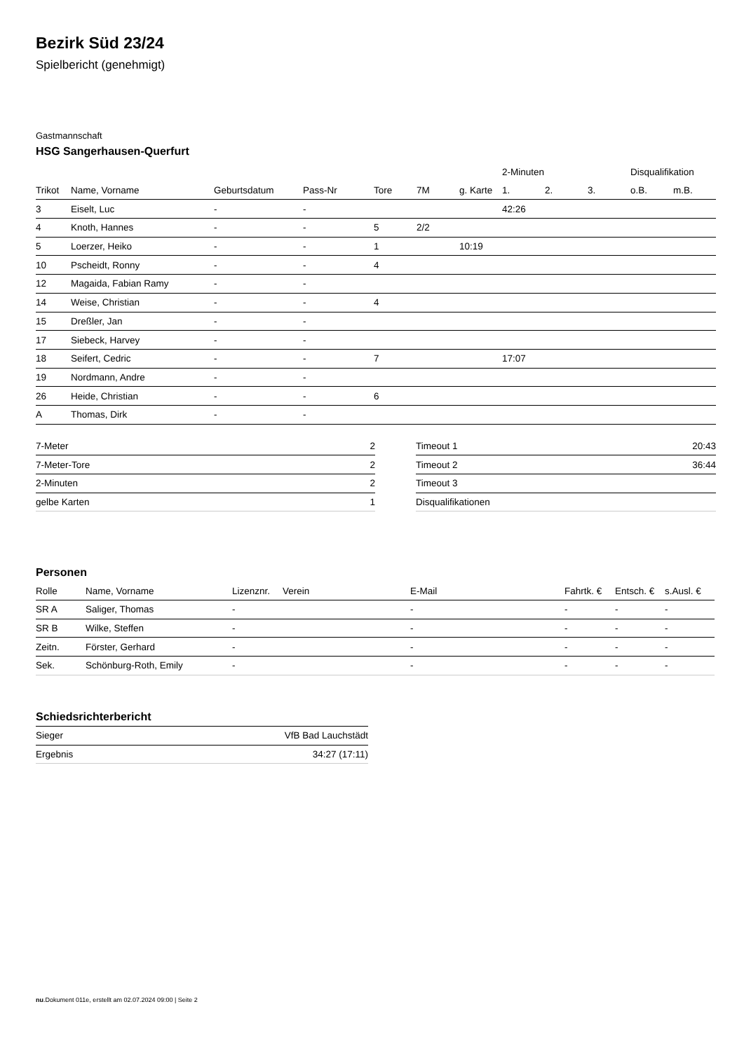Bezirk Süd 23/24
Spielbericht (genehmigt)
Gastmannschaft
HSG Sangerhausen-Querfurt
| | | | | | | | 2-Minuten | | | Disqualifikation | |
| --- | --- | --- | --- | --- | --- | --- | --- | --- | --- | --- | --- |
| Trikot | Name, Vorname | Geburtsdatum | Pass-Nr | Tore | 7M | g. Karte | 1. | 2. | 3. | o.B. | m.B. |
| 3 | Eiselt, Luc | - | - | | | | 42:26 | | | | |
| 4 | Knoth, Hannes | - | - | 5 | 2/2 | | | | | | |
| 5 | Loerzer, Heiko | - | - | 1 | | 10:19 | | | | | |
| 10 | Pscheidt, Ronny | - | - | 4 | | | | | | | |
| 12 | Magaida, Fabian Ramy | - | - | | | | | | | | |
| 14 | Weise, Christian | - | - | 4 | | | | | | | |
| 15 | Dreßler, Jan | - | - | | | | | | | | |
| 17 | Siebeck, Harvey | - | - | | | | | | | | |
| 18 | Seifert, Cedric | - | - | 7 | | | 17:07 | | | | |
| 19 | Nordmann, Andre | - | - | | | | | | | | |
| 26 | Heide, Christian | - | - | 6 | | | | | | | |
| A | Thomas, Dirk | - | - | | | | | | | | |
| 7-Meter | 2 |
| 7-Meter-Tore | 2 |
| 2-Minuten | 2 |
| gelbe Karten | 1 |
| Timeout 1 | 20:43 |
| Timeout 2 | 36:44 |
| Timeout 3 | |
| Disqualifikationen | |
Personen
| Rolle | Name, Vorname | Lizenznr. | Verein | E-Mail | Fahrtk. € | Entsch. € | s.Ausl. € |
| --- | --- | --- | --- | --- | --- | --- | --- |
| SR A | Saliger, Thomas | - | | - | - | - | - |
| SR B | Wilke, Steffen | - | | - | - | - | - |
| Zeitn. | Förster, Gerhard | - | | - | - | - | - |
| Sek. | Schönburg-Roth, Emily | - | | - | - | - | - |
Schiedsrichterbericht
| Sieger | VfB Bad Lauchstädt |
| Ergebnis | 34:27 (17:11) |
nu.Dokument 011e, erstellt am 02.07.2024 09:00 | Seite 2